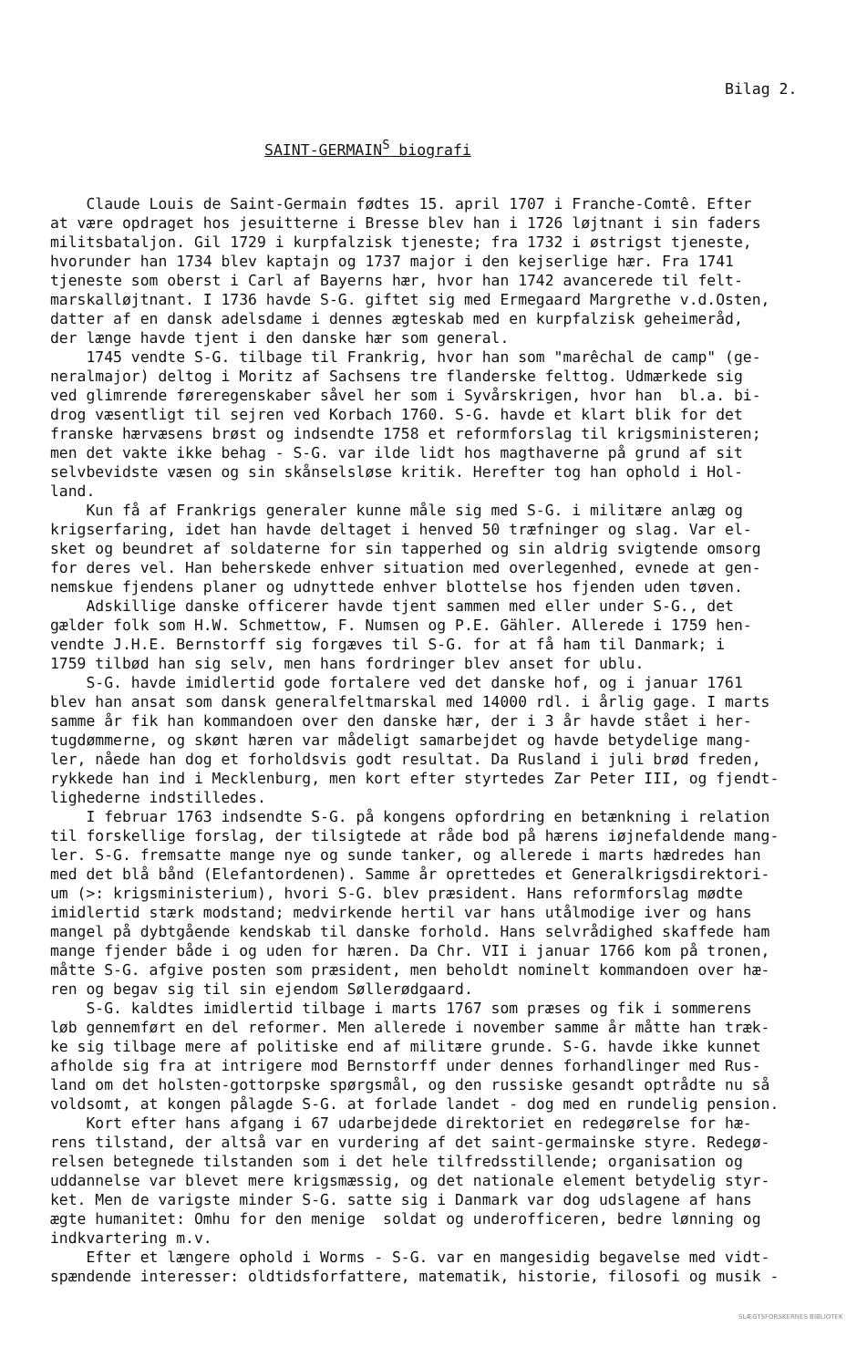Bilag 2.
SAINT-GERMAIN<sup>S</sup> biografi
Claude Louis de Saint-Germain fødtes 15. april 1707 i Franche-Comtê. Efter at være opdraget hos jesuitterne i Bresse blev han i 1726 løjtnant i sin faders militsbataljon. Gil 1729 i kurpfalzisk tjeneste; fra 1732 i østrigst tjeneste, hvorunder han 1734 blev kaptajn og 1737 major i den kejserlige hær. Fra 1741 tjeneste som oberst i Carl af Bayerns hær, hvor han 1742 avancerede til felt- marskalløjtnant. I 1736 havde S-G. giftet sig med Ermegaard Margrethe v.d.Osten, datter af en dansk adelsdame i dennes ægteskab med en kurpfalzisk geheimeråd, der længe havde tjent i den danske hær som general. 1745 vendte S-G. tilbage til Frankrig, hvor han som "marêchal de camp" (ge- neralmajor) deltog i Moritz af Sachsens tre flanderske felttog. Udmærkede sig ved glimrende føreregenskaber såvel her som i Syvårskrigen, hvor han bl.a. bi- drog væsentligt til sejren ved Korbach 1760. S-G. havde et klart blik for det franske hærvæsens brøst og indsendte 1758 et reformforslag til krigsministeren; men det vakte ikke behag - S-G. var ilde lidt hos magthaverne på grund af sit selvbevidste væsen og sin skånselsløse kritik. Herefter tog han ophold i Hol- land. Kun få af Frankrigs generaler kunne måle sig med S-G. i militære anlæg og krigserfaring, idet han havde deltaget i henved 50 træfninger og slag. Var el- sket og beundret af soldaterne for sin tapperhed og sin aldrig svigtende omsorg for deres vel. Han beherskede enhver situation med overlegenhed, evnede at gen- nemskue fjendens planer og udnyttede enhver blottelse hos fjenden uden tøven. Adskillige danske officerer havde tjent sammen med eller under S-G., det gælder folk som H.W. Schmettow, F. Numsen og P.E. Gähler. Allerede i 1759 hen- vendte J.H.E. Bernstorff sig forgæves til S-G. for at få ham til Danmark; i 1759 tilbød han sig selv, men hans fordringer blev anset for ublu. S-G. havde imidlertid gode fortalere ved det danske hof, og i januar 1761 blev han ansat som dansk generalfeltmarskal med 14000 rdl. i årlig gage. I marts samme år fik han kommandoen over den danske hær, der i 3 år havde stået i her- tugdømmerne, og skønt hæren var mådeligt samarbejdet og havde betydelige mang- ler, nåede han dog et forholdsvis godt resultat. Da Rusland i juli brød freden, rykkede han ind i Mecklenburg, men kort efter styrtedes Zar Peter III, og fjendt- lighederne indstilledes. I februar 1763 indsendte S-G. på kongens opfordring en betænkning i relation til forskellige forslag, der tilsigtede at råde bod på hærens iøjnefaldende mang- ler. S-G. fremsatte mange nye og sunde tanker, og allerede i marts hædredes han med det blå bånd (Elefantordenen). Samme år oprettedes et Generalkrigsdirektori- um (>: krigsministerium), hvori S-G. blev præsident. Hans reformforslag mødte imidlertid stærk modstand; medvirkende hertil var hans utålmodige iver og hans mangel på dybtgående kendskab til danske forhold. Hans selvrådighed skaffede ham mange fjender både i og uden for hæren. Da Chr. VII i januar 1766 kom på tronen, måtte S-G. afgive posten som præsident, men beholdt nominelt kommandoen over hæ- ren og begav sig til sin ejendom Søllerødgaard. S-G. kaldtes imidlertid tilbage i marts 1767 som præses og fik i sommerens løb gennemført en del reformer. Men allerede i november samme år måtte han træk- ke sig tilbage mere af politiske end af militære grunde. S-G. havde ikke kunnet afholde sig fra at intrigere mod Bernstorff under dennes forhandlinger med Rus- land om det holsten-gottorpske spørgsmål, og den russiske gesandt optrådte nu så voldsomt, at kongen pålagde S-G. at forlade landet - dog med en rundelig pension. Kort efter hans afgang i 67 udarbejdede direktoriet en redegørelse for hæ- rens tilstand, der altså var en vurdering af det saint-germainske styre. Redegø- relsen betegnede tilstanden som i det hele tilfredsstillende; organisation og uddannelse var blevet mere krigsmæssig, og det nationale element betydelig styr- ket. Men de varigste minder S-G. satte sig i Danmark var dog udslagene af hans ægte humanitet: Omhu for den menige soldat og underofficeren, bedre lønning og indkvartering m.v. Efter et længere ophold i Worms - S-G. var en mangesidig begavelse med vidt- spændende interesser: oldtidsforfattere, matematik, historie, filosofi og musik -
SLÆGTSFORSKERNES BIBLIOTEK